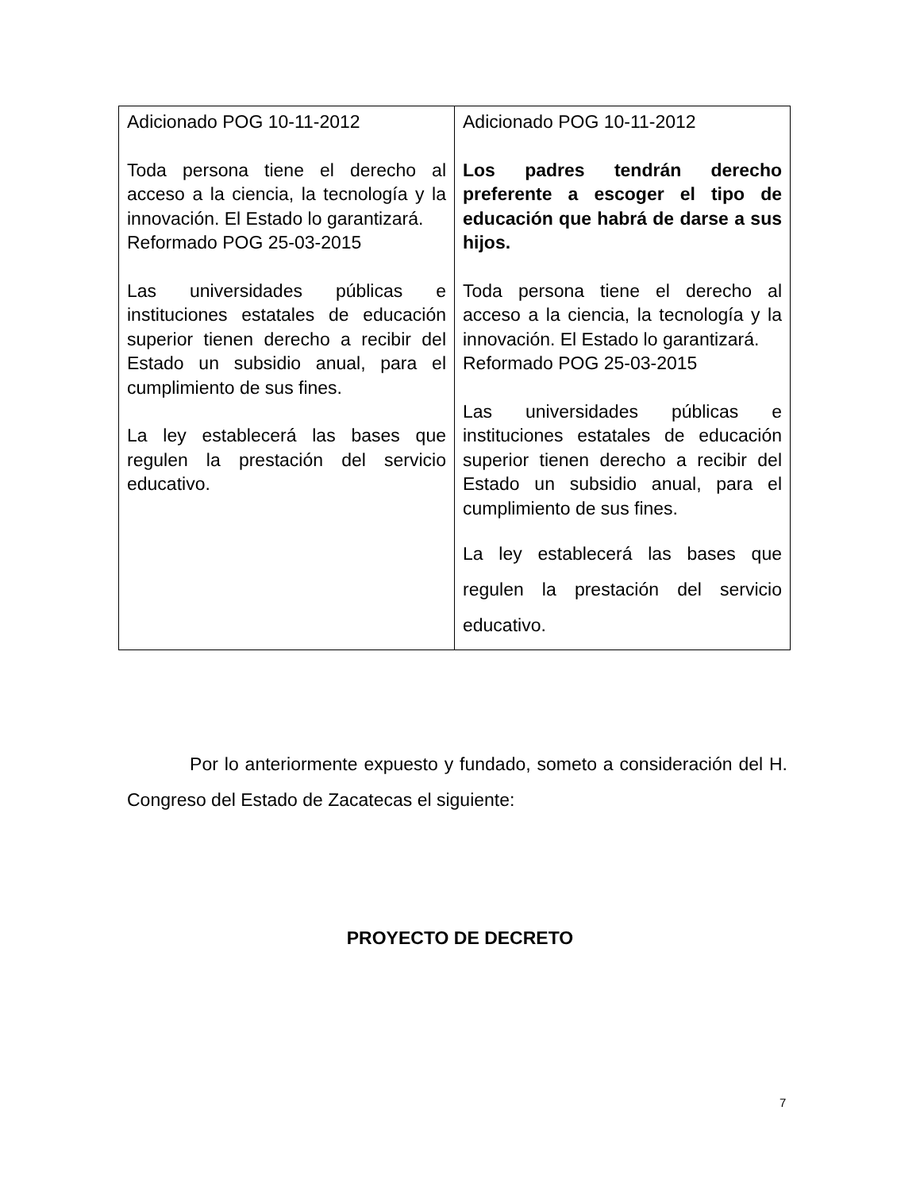| Adicionado POG 10-11-2012 Toda persona tiene el derecho al acceso a la ciencia, la tecnología y la innovación. El Estado lo garantizará. Reformado POG 25-03-2015 Las universidades públicas e instituciones estatales de educación superior tienen derecho a recibir del Estado un subsidio anual, para el cumplimiento de sus fines. La ley establecerá las bases que regulen la prestación del servicio educativo. | Adicionado POG 10-11-2012 Los padres tendrán derecho preferente a escoger el tipo de educación que habrá de darse a sus hijos. Toda persona tiene el derecho al acceso a la ciencia, la tecnología y la innovación. El Estado lo garantizará. Reformado POG 25-03-2015 Las universidades públicas e instituciones estatales de educación superior tienen derecho a recibir del Estado un subsidio anual, para el cumplimiento de sus fines. La ley establecerá las bases que regulen la prestación del servicio educativo. |
Por lo anteriormente expuesto y fundado, someto a consideración del H. Congreso del Estado de Zacatecas el siguiente:
PROYECTO DE DECRETO
7